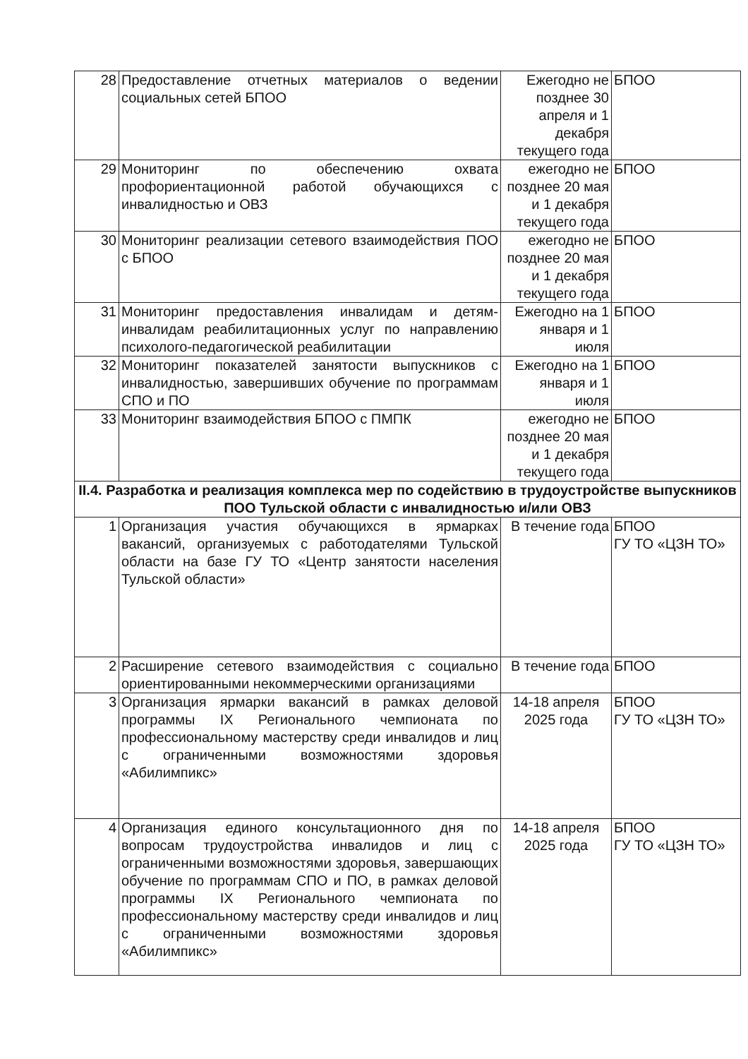| 28 | Предоставление отчетных материалов о ведении социальных сетей БПОО | Ежегодно не позднее 30 апреля и 1 декабря текущего года | БПОО |
| 29 | Мониторинг по обеспечению охвата профориентационной работой обучающихся с инвалидностью и ОВЗ | ежегодно не позднее 20 мая и 1 декабря текущего года | БПОО |
| 30 | Мониторинг реализации сетевого взаимодействия ПОО с БПОО | ежегодно не позднее 20 мая и 1 декабря текущего года | БПОО |
| 31 | Мониторинг предоставления инвалидам и детям-инвалидам реабилитационных услуг по направлению психолого-педагогической реабилитации | Ежегодно на 1 января и 1 июля | БПОО |
| 32 | Мониторинг показателей занятости выпускников с инвалидностью, завершивших обучение по программам СПО и ПО | Ежегодно на 1 января и 1 июля | БПОО |
| 33 | Мониторинг взаимодействия БПОО с ПМПК | ежегодно не позднее 20 мая и 1 декабря текущего года | БПОО |
| II.4. Разработка и реализация комплекса мер по содействию в трудоустройстве выпускников ПОО Тульской области с инвалидностью и/или ОВЗ | | | |
| 1 | Организация участия обучающихся в ярмарках вакансий, организуемых с работодателями Тульской области на базе ГУ ТО «Центр занятости населения Тульской области» | В течение года | БПОО ГУ ТО «ЦЗН ТО» |
| 2 | Расширение сетевого взаимодействия с социально ориентированными некоммерческими организациями | В течение года | БПОО |
| 3 | Организация ярмарки вакансий в рамках деловой программы IX Регионального чемпионата по профессиональному мастерству среди инвалидов и лиц с ограниченными возможностями здоровья «Абилимпикс» | 14-18 апреля 2025 года | БПОО ГУ ТО «ЦЗН ТО» |
| 4 | Организация единого консультационного дня по вопросам трудоустройства инвалидов и лиц с ограниченными возможностями здоровья, завершающих обучение по программам СПО и ПО, в рамках деловой программы IX Регионального чемпионата по профессиональному мастерству среди инвалидов и лиц с ограниченными возможностями здоровья «Абилимпикс» | 14-18 апреля 2025 года | БПОО ГУ ТО «ЦЗН ТО» |